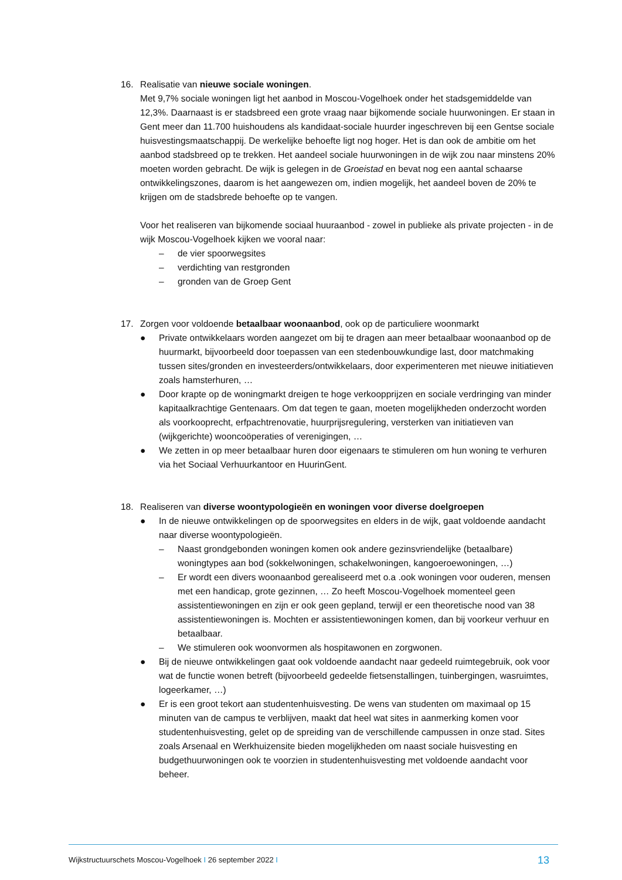16. Realisatie van nieuwe sociale woningen.
Met 9,7% sociale woningen ligt het aanbod in Moscou-Vogelhoek onder het stadsgemiddelde van 12,3%. Daarnaast is er stadsbreed een grote vraag naar bijkomende sociale huurwoningen. Er staan in Gent meer dan 11.700 huishoudens als kandidaat-sociale huurder ingeschreven bij een Gentse sociale huisvestingsmaatschappij. De werkelijke behoefte ligt nog hoger. Het is dan ook de ambitie om het aanbod stadsbreed op te trekken. Het aandeel sociale huurwoningen in de wijk zou naar minstens 20% moeten worden gebracht. De wijk is gelegen in de Groeistad en bevat nog een aantal schaarse ontwikkelingszones, daarom is het aangewezen om, indien mogelijk, het aandeel boven de 20% te krijgen om de stadsbrede behoefte op te vangen.
Voor het realiseren van bijkomende sociaal huuraanbod - zowel in publieke als private projecten - in de wijk Moscou-Vogelhoek kijken we vooral naar:
– de vier spoorwegsites
– verdichting van restgronden
– gronden van de Groep Gent
17. Zorgen voor voldoende betaalbaar woonaanbod, ook op de particuliere woonmarkt
● Private ontwikkelaars worden aangezet om bij te dragen aan meer betaalbaar woonaanbod op de huurmarkt, bijvoorbeeld door toepassen van een stedenbouwkundige last, door matchmaking tussen sites/gronden en investeerders/ontwikkelaars, door experimenteren met nieuwe initiatieven zoals hamsterhuren, …
● Door krapte op de woningmarkt dreigen te hoge verkoopprijzen en sociale verdringing van minder kapitaalkrachtige Gentenaars. Om dat tegen te gaan, moeten mogelijkheden onderzocht worden als voorkooprecht, erfpachtrenovatie, huurprijsregulering, versterken van initiatieven van (wijkgerichte) wooncoöperaties of verenigingen, …
● We zetten in op meer betaalbaar huren door eigenaars te stimuleren om hun woning te verhuren via het Sociaal Verhuurkantoor en HuurinGent.
18. Realiseren van diverse woontypologieën en woningen voor diverse doelgroepen
● In de nieuwe ontwikkelingen op de spoorwegsites en elders in de wijk, gaat voldoende aandacht naar diverse woontypologieën.
– Naast grondgebonden woningen komen ook andere gezinsvriendelijke (betaalbare) woningtypes aan bod (sokkelwoningen, schakelwoningen, kangoeroewoningen, …)
– Er wordt een divers woonaanbod gerealiseerd met o.a .ook woningen voor ouderen, mensen met een handicap, grote gezinnen, … Zo heeft Moscou-Vogelhoek momenteel geen assistentiewoningen en zijn er ook geen gepland, terwijl er een theoretische nood van 38 assistentiewoningen is. Mochten er assistentiewoningen komen, dan bij voorkeur verhuur en betaalbaar.
– We stimuleren ook woonvormen als hospitawonen en zorgwonen.
● Bij de nieuwe ontwikkelingen gaat ook voldoende aandacht naar gedeeld ruimtegebruik, ook voor wat de functie wonen betreft (bijvoorbeeld gedeelde fietsenstallingen, tuinbergingen, wasruimtes, logeerkamer, …)
● Er is een groot tekort aan studentenhuisvesting. De wens van studenten om maximaal op 15 minuten van de campus te verblijven, maakt dat heel wat sites in aanmerking komen voor studentenhuisvesting, gelet op de spreiding van de verschillende campussen in onze stad. Sites zoals Arsenaal en Werkhuizensite bieden mogelijkheden om naast sociale huisvesting en budgethuurwoningen ook te voorzien in studentenhuisvesting met voldoende aandacht voor beheer.
Wijkstructuurschets Moscou-Vogelhoek I 26 september 2022 I 13